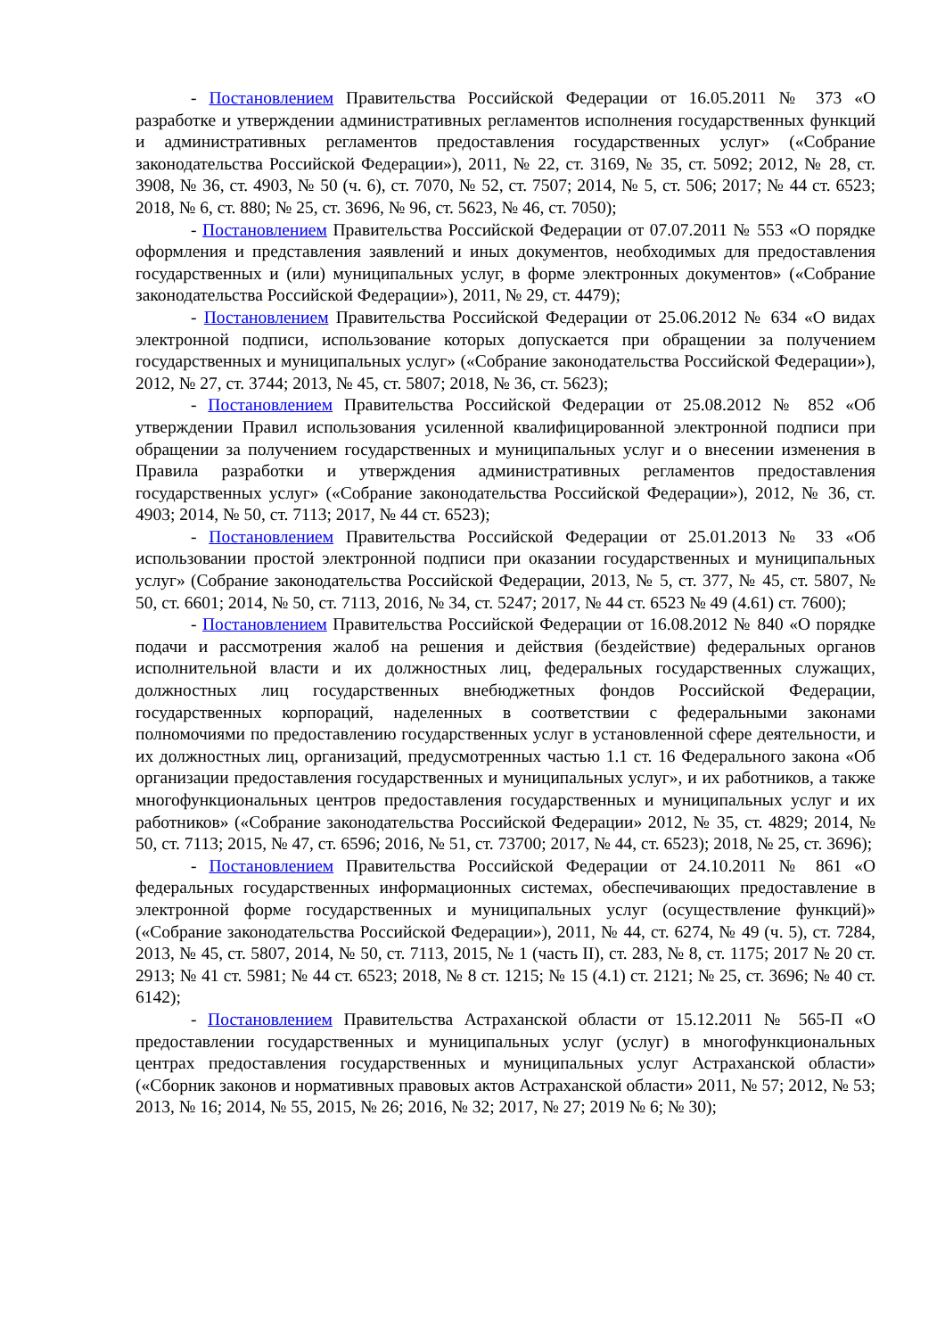- Постановлением Правительства Российской Федерации от 16.05.2011 № 373 «О разработке и утверждении административных регламентов исполнения государственных функций и административных регламентов предоставления государственных услуг» («Собрание законодательства Российской Федерации»), 2011, № 22, ст. 3169, № 35, ст. 5092; 2012, № 28, ст. 3908, № 36, ст. 4903, № 50 (ч. 6), ст. 7070, № 52, ст. 7507; 2014, № 5, ст. 506; 2017; № 44 ст. 6523; 2018, № 6, ст. 880; № 25, ст. 3696, № 96, ст. 5623, № 46, ст. 7050);
- Постановлением Правительства Российской Федерации от 07.07.2011 № 553 «О порядке оформления и представления заявлений и иных документов, необходимых для предоставления государственных и (или) муниципальных услуг, в форме электронных документов» («Собрание законодательства Российской Федерации»), 2011, № 29, ст. 4479);
- Постановлением Правительства Российской Федерации от 25.06.2012 № 634 «О видах электронной подписи, использование которых допускается при обращении за получением государственных и муниципальных услуг» («Собрание законодательства Российской Федерации»), 2012, № 27, ст. 3744; 2013, № 45, ст. 5807; 2018, № 36, ст. 5623);
- Постановлением Правительства Российской Федерации от 25.08.2012 № 852 «Об утверждении Правил использования усиленной квалифицированной электронной подписи при обращении за получением государственных и муниципальных услуг и о внесении изменения в Правила разработки и утверждения административных регламентов предоставления государственных услуг» («Собрание законодательства Российской Федерации»), 2012, № 36, ст. 4903; 2014, № 50, ст. 7113; 2017, № 44 ст. 6523);
- Постановлением Правительства Российской Федерации от 25.01.2013 № 33 «Об использовании простой электронной подписи при оказании государственных и муниципальных услуг» (Собрание законодательства Российской Федерации, 2013, № 5, ст. 377, № 45, ст. 5807, № 50, ст. 6601; 2014, № 50, ст. 7113, 2016, № 34, ст. 5247; 2017, № 44 ст. 6523 № 49 (4.61) ст. 7600);
- Постановлением Правительства Российской Федерации от 16.08.2012 № 840 «О порядке подачи и рассмотрения жалоб на решения и действия (бездействие) федеральных органов исполнительной власти и их должностных лиц, федеральных государственных служащих, должностных лиц государственных внебюджетных фондов Российской Федерации, государственных корпораций, наделенных в соответствии с федеральными законами полномочиями по предоставлению государственных услуг в установленной сфере деятельности, и их должностных лиц, организаций, предусмотренных частью 1.1 ст. 16 Федерального закона «Об организации предоставления государственных и муниципальных услуг», и их работников, а также многофункциональных центров предоставления государственных и муниципальных услуг и их работников» («Собрание законодательства Российской Федерации» 2012, № 35, ст. 4829; 2014, № 50, ст. 7113; 2015, № 47, ст. 6596; 2016, № 51, ст. 73700; 2017, № 44, ст. 6523); 2018, № 25, ст. 3696);
- Постановлением Правительства Российской Федерации от 24.10.2011 № 861 «О федеральных государственных информационных системах, обеспечивающих предоставление в электронной форме государственных и муниципальных услуг (осуществление функций)» («Собрание законодательства Российской Федерации»), 2011, № 44, ст. 6274, № 49 (ч. 5), ст. 7284, 2013, № 45, ст. 5807, 2014, № 50, ст. 7113, 2015, № 1 (часть II), ст. 283, № 8, ст. 1175; 2017 № 20 ст. 2913; № 41 ст. 5981; № 44 ст. 6523; 2018, № 8 ст. 1215; № 15 (4.1) ст. 2121; № 25, ст. 3696; № 40 ст. 6142);
- Постановлением Правительства Астраханской области от 15.12.2011 № 565-П «О предоставлении государственных и муниципальных услуг (услуг) в многофункциональных центрах предоставления государственных и муниципальных услуг Астраханской области» («Сборник законов и нормативных правовых актов Астраханской области» 2011, № 57; 2012, № 53; 2013, № 16; 2014, № 55, 2015, № 26; 2016, № 32; 2017, № 27; 2019 № 6; № 30);